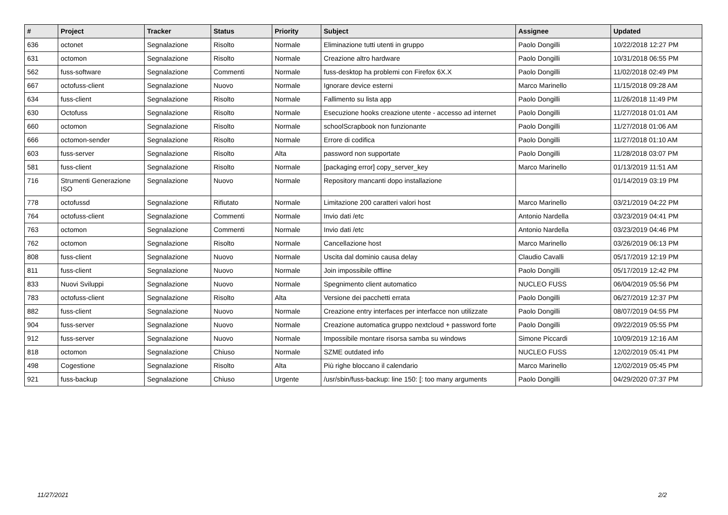| # | Project | Tracker | Status | Priority | Subject | Assignee | Updated |
| --- | --- | --- | --- | --- | --- | --- | --- |
| 636 | octonet | Segnalazione | Risolto | Normale | Eliminazione tutti utenti in gruppo | Paolo Dongilli | 10/22/2018 12:27 PM |
| 631 | octomon | Segnalazione | Risolto | Normale | Creazione altro hardware | Paolo Dongilli | 10/31/2018 06:55 PM |
| 562 | fuss-software | Segnalazione | Commenti | Normale | fuss-desktop ha problemi con Firefox 6X.X | Paolo Dongilli | 11/02/2018 02:49 PM |
| 667 | octofuss-client | Segnalazione | Nuovo | Normale | Ignorare device esterni | Marco Marinello | 11/15/2018 09:28 AM |
| 634 | fuss-client | Segnalazione | Risolto | Normale | Fallimento su lista app | Paolo Dongilli | 11/26/2018 11:49 PM |
| 630 | Octofuss | Segnalazione | Risolto | Normale | Esecuzione hooks creazione utente - accesso ad internet | Paolo Dongilli | 11/27/2018 01:01 AM |
| 660 | octomon | Segnalazione | Risolto | Normale | schoolScrapbook non funzionante | Paolo Dongilli | 11/27/2018 01:06 AM |
| 666 | octomon-sender | Segnalazione | Risolto | Normale | Errore di codifica | Paolo Dongilli | 11/27/2018 01:10 AM |
| 603 | fuss-server | Segnalazione | Risolto | Alta | password non supportate | Paolo Dongilli | 11/28/2018 03:07 PM |
| 581 | fuss-client | Segnalazione | Risolto | Normale | [packaging error] copy_server_key | Marco Marinello | 01/13/2019 11:51 AM |
| 716 | Strumenti Generazione ISO | Segnalazione | Nuovo | Normale | Repository mancanti dopo installazione | | 01/14/2019 03:19 PM |
| 778 | octofussd | Segnalazione | Rifiutato | Normale | Limitazione 200 caratteri valori host | Marco Marinello | 03/21/2019 04:22 PM |
| 764 | octofuss-client | Segnalazione | Commenti | Normale | Invio dati /etc | Antonio Nardella | 03/23/2019 04:41 PM |
| 763 | octomon | Segnalazione | Commenti | Normale | Invio dati /etc | Antonio Nardella | 03/23/2019 04:46 PM |
| 762 | octomon | Segnalazione | Risolto | Normale | Cancellazione host | Marco Marinello | 03/26/2019 06:13 PM |
| 808 | fuss-client | Segnalazione | Nuovo | Normale | Uscita dal dominio causa delay | Claudio Cavalli | 05/17/2019 12:19 PM |
| 811 | fuss-client | Segnalazione | Nuovo | Normale | Join impossibile offline | Paolo Dongilli | 05/17/2019 12:42 PM |
| 833 | Nuovi Sviluppi | Segnalazione | Nuovo | Normale | Spegnimento client automatico | NUCLEO FUSS | 06/04/2019 05:56 PM |
| 783 | octofuss-client | Segnalazione | Risolto | Alta | Versione dei pacchetti errata | Paolo Dongilli | 06/27/2019 12:37 PM |
| 882 | fuss-client | Segnalazione | Nuovo | Normale | Creazione entry interfaces per interfacce non utilizzate | Paolo Dongilli | 08/07/2019 04:55 PM |
| 904 | fuss-server | Segnalazione | Nuovo | Normale | Creazione automatica gruppo nextcloud + password forte | Paolo Dongilli | 09/22/2019 05:55 PM |
| 912 | fuss-server | Segnalazione | Nuovo | Normale | Impossibile montare risorsa samba su windows | Simone Piccardi | 10/09/2019 12:16 AM |
| 818 | octomon | Segnalazione | Chiuso | Normale | SZME outdated info | NUCLEO FUSS | 12/02/2019 05:41 PM |
| 498 | Cogestione | Segnalazione | Risolto | Alta | Più righe bloccano il calendario | Marco Marinello | 12/02/2019 05:45 PM |
| 921 | fuss-backup | Segnalazione | Chiuso | Urgente | /usr/sbin/fuss-backup: line 150: [: too many arguments | Paolo Dongilli | 04/29/2020 07:37 PM |
11/27/2021 2/2